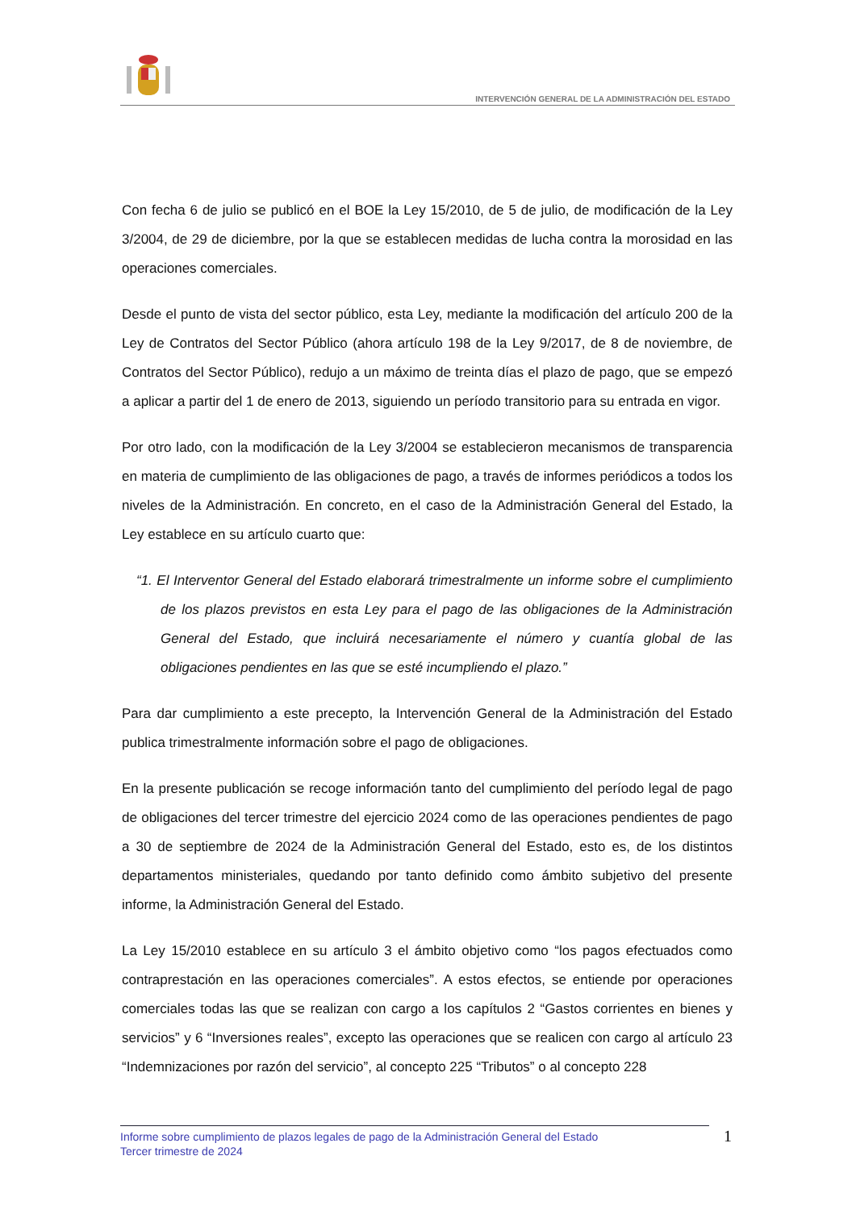INTERVENCIÓN GENERAL DE LA ADMINISTRACIÓN DEL ESTADO
Con fecha 6 de julio se publicó en el BOE la Ley 15/2010, de 5 de julio, de modificación de la Ley 3/2004, de 29 de diciembre, por la que se establecen medidas de lucha contra la morosidad en las operaciones comerciales.
Desde el punto de vista del sector público, esta Ley, mediante la modificación del artículo 200 de la Ley de Contratos del Sector Público (ahora artículo 198 de la Ley 9/2017, de 8 de noviembre, de Contratos del Sector Público), redujo a un máximo de treinta días el plazo de pago, que se empezó a aplicar a partir del 1 de enero de 2013, siguiendo un período transitorio para su entrada en vigor.
Por otro lado, con la modificación de la Ley 3/2004 se establecieron mecanismos de transparencia en materia de cumplimiento de las obligaciones de pago, a través de informes periódicos a todos los niveles de la Administración. En concreto, en el caso de la Administración General del Estado, la Ley establece en su artículo cuarto que:
“1. El Interventor General del Estado elaborará trimestralmente un informe sobre el cumplimiento de los plazos previstos en esta Ley para el pago de las obligaciones de la Administración General del Estado, que incluirá necesariamente el número y cuantía global de las obligaciones pendientes en las que se esté incumpliendo el plazo.”
Para dar cumplimiento a este precepto, la Intervención General de la Administración del Estado publica trimestralmente información sobre el pago de obligaciones.
En la presente publicación se recoge información tanto del cumplimiento del período legal de pago de obligaciones del tercer trimestre del ejercicio 2024 como de las operaciones pendientes de pago a 30 de septiembre de 2024 de la Administración General del Estado, esto es, de los distintos departamentos ministeriales, quedando por tanto definido como ámbito subjetivo del presente informe, la Administración General del Estado.
La Ley 15/2010 establece en su artículo 3 el ámbito objetivo como “los pagos efectuados como contraprestación en las operaciones comerciales”. A estos efectos, se entiende por operaciones comerciales todas las que se realizan con cargo a los capítulos 2 “Gastos corrientes en bienes y servicios” y 6 “Inversiones reales”, excepto las operaciones que se realicen con cargo al artículo 23 “Indemnizaciones por razón del servicio”, al concepto 225 “Tributos” o al concepto 228
Informe sobre cumplimiento de plazos legales de pago de la Administración General del Estado
Tercer trimestre de 2024
1